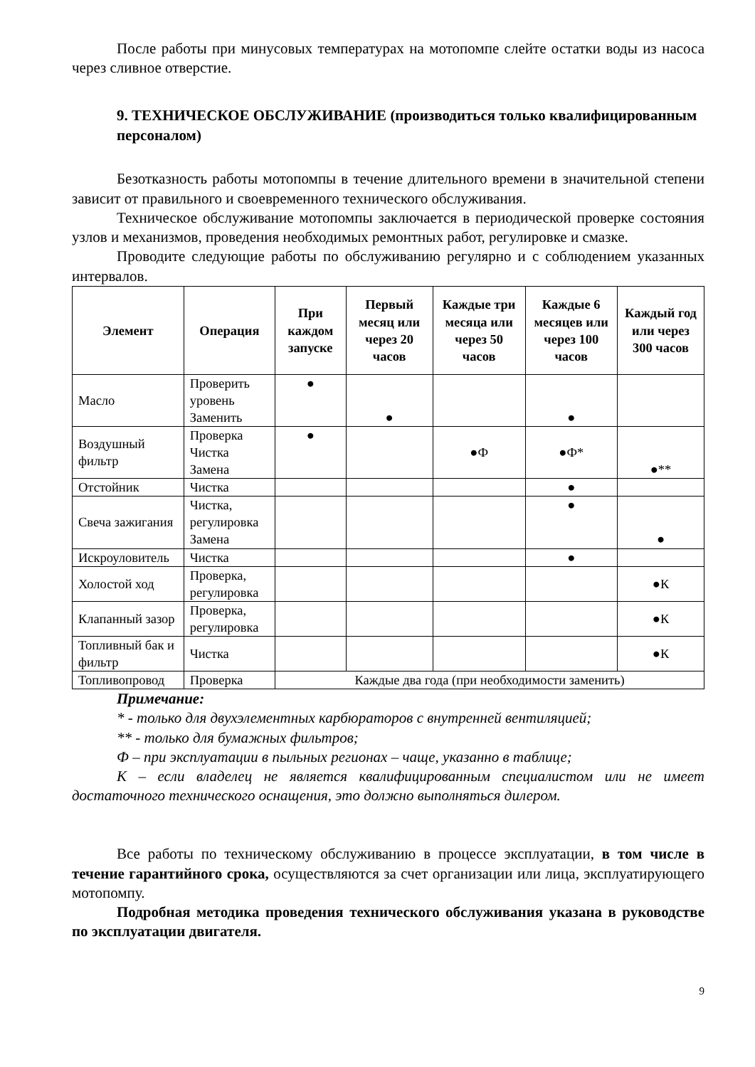После работы при минусовых температурах на мотопомпе слейте остатки воды из насоса через сливное отверстие.
9. ТЕХНИЧЕСКОЕ ОБСЛУЖИВАНИЕ (производиться только квалифицированным персоналом)
Безотказность работы мотопомпы в течение длительного времени в значительной степени зависит от правильного и своевременного технического обслуживания.
Техническое обслуживание мотопомпы заключается в периодической проверке состояния узлов и механизмов, проведения необходимых ремонтных работ, регулировке и смазке.
Проводите следующие работы по обслуживанию регулярно и с соблюдением указанных интервалов.
| Элемент | Операция | При каждом запуске | Первый месяц или через 20 часов | Каждые три месяца или через 50 часов | Каждые 6 месяцев или через 100 часов | Каждый год или через 300 часов |
| --- | --- | --- | --- | --- | --- | --- |
| Масло | Проверить уровень Заменить | ● | ● | | ● | |
| Воздушный фильтр | Проверка Чистка Замена | ● | | ●Ф | ●Ф* | ●** |
| Отстойник | Чистка | | | | ● | |
| Свеча зажигания | Чистка, регулировка Замена | | | | ● | ● |
| Искроуловитель | Чистка | | | | ● | |
| Холостой ход | Проверка, регулировка | | | | | ●К |
| Клапанный зазор | Проверка, регулировка | | | | | ●К |
| Топливный бак и фильтр | Чистка | | | | | ●К |
| Топливопровод | Проверка | Каждые два года (при необходимости заменить) | | | | |
Примечание:
* - только для двухэлементных карбюраторов с внутренней вентиляцией;
** - только для бумажных фильтров;
Ф – при эксплуатации в пыльных регионах – чаще, указанно в таблице;
К – если владелец не является квалифицированным специалистом или не имеет достаточного технического оснащения, это должно выполняться дилером.
Все работы по техническому обслуживанию в процессе эксплуатации, в том числе в течение гарантийного срока, осуществляются за счет организации или лица, эксплуатирующего мотопомпу.
Подробная методика проведения технического обслуживания указана в руководстве по эксплуатации двигателя.
9